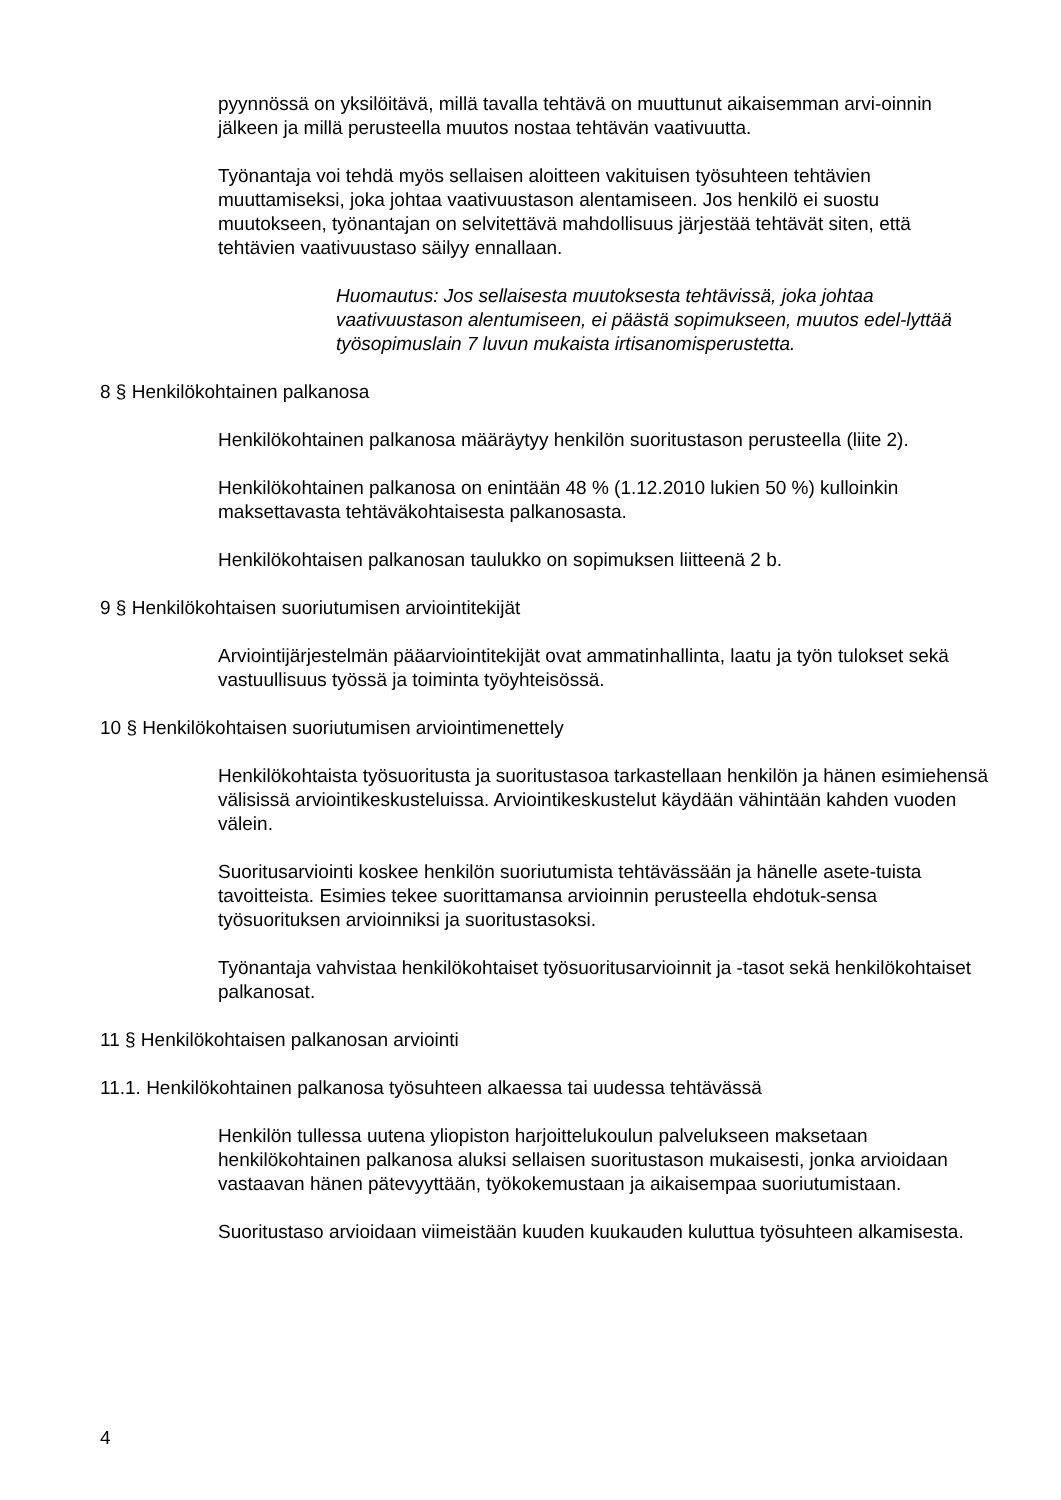pyynnössä on yksilöitävä, millä tavalla tehtävä on muuttunut aikaisemman arvi-oinnin jälkeen ja millä perusteella muutos nostaa tehtävän vaativuutta.
Työnantaja voi tehdä myös sellaisen aloitteen vakituisen työsuhteen tehtävien muuttamiseksi, joka johtaa vaativuustason alentamiseen. Jos henkilö ei suostu muutokseen, työnantajan on selvitettävä mahdollisuus järjestää tehtävät siten, että tehtävien vaativuustaso säilyy ennallaan.
Huomautus: Jos sellaisesta muutoksesta tehtävissä, joka johtaa vaativuustason alentumiseen, ei päästä sopimukseen, muutos edel-lyttää työsopimuslain 7 luvun mukaista irtisanomisperustetta.
8 § Henkilökohtainen palkanosa
Henkilökohtainen palkanosa määräytyy henkilön suoritustason perusteella (liite 2).
Henkilökohtainen palkanosa on enintään 48 % (1.12.2010 lukien 50 %) kulloinkin maksettavasta tehtäväkohtaisesta palkanosasta.
Henkilökohtaisen palkanosan taulukko on sopimuksen liitteenä 2 b.
9 § Henkilökohtaisen suoriutumisen arviointitekijät
Arviointijärjestelmän pääarviointitekijät ovat ammatinhallinta, laatu ja työn tulokset sekä vastuullisuus työssä ja toiminta työyhteisössä.
10 § Henkilökohtaisen suoriutumisen arviointimenettely
Henkilökohtaista työsuoritusta ja suoritustasoa tarkastellaan henkilön ja hänen esimiehensä välisissä arviointikeskusteluissa. Arviointikeskustelut käydään vähintään kahden vuoden välein.
Suoritusarviointi koskee henkilön suoriutumista tehtävässään ja hänelle asete-tuista tavoitteista. Esimies tekee suorittamansa arvioinnin perusteella ehdotuk-sensa työsuorituksen arvioinniksi ja suoritustasoksi.
Työnantaja vahvistaa henkilökohtaiset työsuoritusarvioinnit ja -tasot sekä henkilökohtaiset palkanosat.
11 § Henkilökohtaisen palkanosan arviointi
11.1. Henkilökohtainen palkanosa työsuhteen alkaessa tai uudessa tehtävässä
Henkilön tullessa uutena yliopiston harjoittelukoulun palvelukseen maksetaan henkilökohtainen palkanosa aluksi sellaisen suoritustason mukaisesti, jonka arvioidaan vastaavan hänen pätevyyttään, työkokemustaan ja aikaisempaa suoriutumistaan.
Suoritustaso arvioidaan viimeistään kuuden kuukauden kuluttua työsuhteen alkamisesta.
4